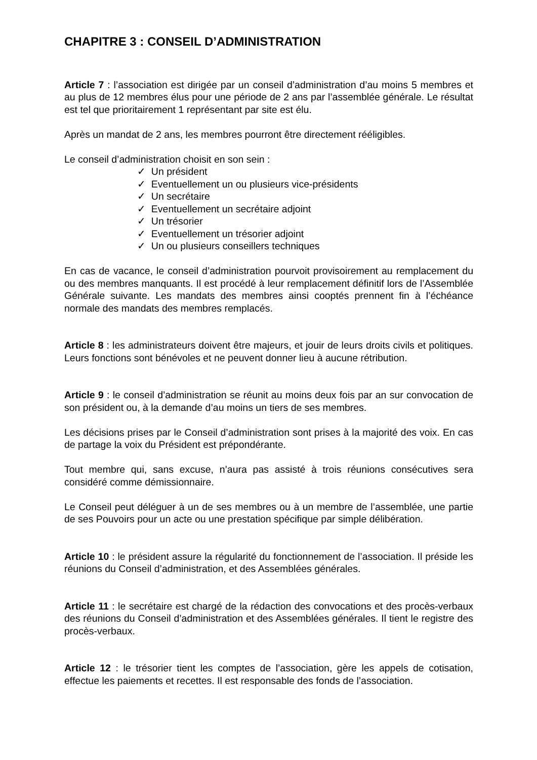CHAPITRE 3 : CONSEIL D’ADMINISTRATION
Article 7 : l’association est dirigée par un conseil d’administration d’au moins 5 membres et au plus de 12 membres élus pour une période de 2 ans par l’assemblée générale. Le résultat est tel que prioritairement 1 représentant par site est élu.
Après un mandat de 2 ans, les membres pourront être directement rééligibles.
Le conseil d’administration choisit en son sein :
✓ Un président
✓ Eventuellement un ou plusieurs vice-présidents
✓ Un secrétaire
✓ Eventuellement un secrétaire adjoint
✓ Un trésorier
✓ Eventuellement un trésorier adjoint
✓ Un ou plusieurs conseillers techniques
En cas de vacance, le conseil d’administration pourvoit provisoirement au remplacement du ou des membres manquants. Il est procédé à leur remplacement définitif lors de l’Assemblée Générale suivante. Les mandats des membres ainsi cooptés prennent fin à l’échéance normale des mandats des membres remplacés.
Article 8 : les administrateurs doivent être majeurs, et jouir de leurs droits civils et politiques. Leurs fonctions sont bénévoles et ne peuvent donner lieu à aucune rétribution.
Article 9 : le conseil d’administration se réunit au moins deux fois par an sur convocation de son président ou, à la demande d’au moins un tiers de ses membres.
Les décisions prises par le Conseil d’administration sont prises à la majorité des voix. En cas de partage la voix du Président est prépondérante.
Tout membre qui, sans excuse, n’aura pas assisté à trois réunions consécutives sera considéré comme démissionnaire.
Le Conseil peut déléguer à un de ses membres ou à un membre de l’assemblée, une partie de ses Pouvoirs pour un acte ou une prestation spécifique par simple délibération.
Article 10 : le président assure la régularité du fonctionnement de l’association. Il préside les réunions du Conseil d’administration, et des Assemblées générales.
Article 11 : le secrétaire est chargé de la rédaction des convocations et des procès-verbaux des réunions du Conseil d’administration et des Assemblées générales. Il tient le registre des procès-verbaux.
Article 12 : le trésorier tient les comptes de l’association, gère les appels de cotisation, effectue les paiements et recettes. Il est responsable des fonds de l’association.